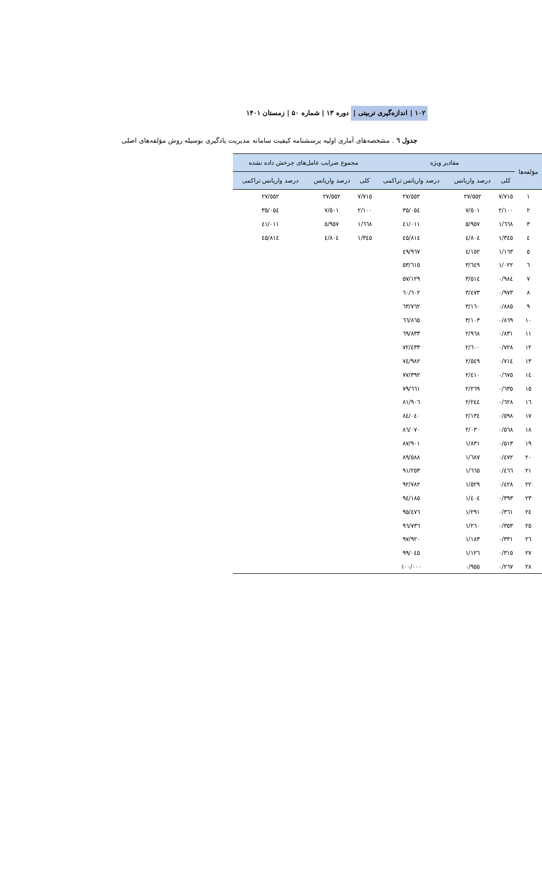۱۰۲ | اندازه‌گیری تربیتی | دوره ۱۳ | شماره ۵۰ | زمستان ۱۴۰۱
جدول ٦ . مشخصه‌های آماری اولیه پرسشنامه کیفیت سامانه مدیریت یادگیری بوسیله روش مؤلفه‌های اصلی
| مؤلفه‌ها | مقادیر ویژه | | | مجموع ضرایب عامل‌های چرخش داده نشده | | |
| --- | --- | --- | --- | --- | --- | --- |
| | کلی | درصد واریانس | درصد واریانس تراکمی | کلی | درصد واریانس | درصد واریانس تراکمی |
| ١ | ٧/٧١٥ | ٢٧/٥٥٢ | ٢٧/٥٥٢ | ٧/٧١٥ | ٢٧/٥٥٢ | ٢٧/٥٥٢ |
| ٢ | ٢/١٠٠ | ٧/٥٠١ | ٣٥/٠٥٤ | ٢/١٠٠ | ٧/٥٠١ | ٣٥/٠٥٤ |
| ٣ | ١/٦٦٨ | ٥/٩٥٧ | ٤١/٠١١ | ١/٦٦٨ | ٥/٩٥٧ | ٤١/٠١١ |
| ٤ | ١/٣٤٥ | ٤/٨٠٤ | ٤٥/٨١٤ | ١/٣٤٥ | ٤/٨٠٤ | ٤٥/٨١٤ |
| ٥ | ١/١٦٣ | ٤/١٥٢ | ٤٩/٩٦٧ | | | |
| ٦ | ١/٠٢٢ | ٣/٦٤٩ | ٥٣/٦١٥ | | | |
| ٧ | ٠/٩٨٤ | ٣/٥١٤ | ٥٧/١٢٩ | | | |
| ٨ | ٠/٩٧٣ | ٣/٤٧٣ | ٦٠/٦٠٢ | | | |
| ٩ | ٠/٨٨٥ | ٣/١٦٠ | ٦٣/٧٦٢ | | | |
| ١٠ | ٠/٨٦٩ | ٣/١٠٣ | ٦٦/٨٦٥ | | | |
| ١١ | ٠/٨٣١ | ٢/٩٦٨ | ٦٩/٨٣٣ | | | |
| ١٢ | ٠/٧٢٨ | ٢/٦٠٠ | ٧٢/٤٣٣ | | | |
| ١٣ | ٠/٧١٤ | ٢/٥٤٩ | ٧٤/٩٨٢ | | | |
| ١٤ | ٠/٦٧٥ | ٢/٤١٠ | ٧٧/٣٩٢ | | | |
| ١٥ | ٠/٦٣٥ | ٢/٢٦٩ | ٧٩/٦٦١ | | | |
| ١٦ | ٠/٦٢٨ | ٢/٢٤٤ | ٨١/٩٠٦ | | | |
| ١٧ | ٠/٥٩٨ | ٢/١٣٤ | ٨٤/٠٤٠ | | | |
| ١٨ | ٠/٥٦٨ | ٢/٠٣٠ | ٨٦/٠٧٠ | | | |
| ١٩ | ٠/٥١٣ | ١/٨٣١ | ٨٧/٩٠١ | | | |
| ٢٠ | ٠/٤٧٢ | ١/٦٨٧ | ٨٩/٥٨٨ | | | |
| ٢١ | ٠/٤٦٦ | ١/٦٦٥ | ٩١/٢٥٣ | | | |
| ٢٢ | ٠/٤٢٨ | ١/٥٢٩ | ٩٢/٧٨٢ | | | |
| ٢٣ | ٠/٣٩٣ | ١/٤٠٤ | ٩٤/١٨٥ | | | |
| ٢٤ | ٠/٣٦١ | ١/٢٩١ | ٩٥/٤٧٦ | | | |
| ٢٥ | ٠/٣٥٣ | ١/٢٦٠ | ٩٦/٧٣٦ | | | |
| ٢٦ | ٠/٣٣١ | ١/١٨٣ | ٩٧/٩٢٠ | | | |
| ٢٧ | ٠/٣١٥ | ١/١٢٦ | ٩٩/٠٤٥ | | | |
| ٢٨ | ٠/٢٦٧ | ٠/٩٥٥ | ١٠٠/٠٠٠ | | | |